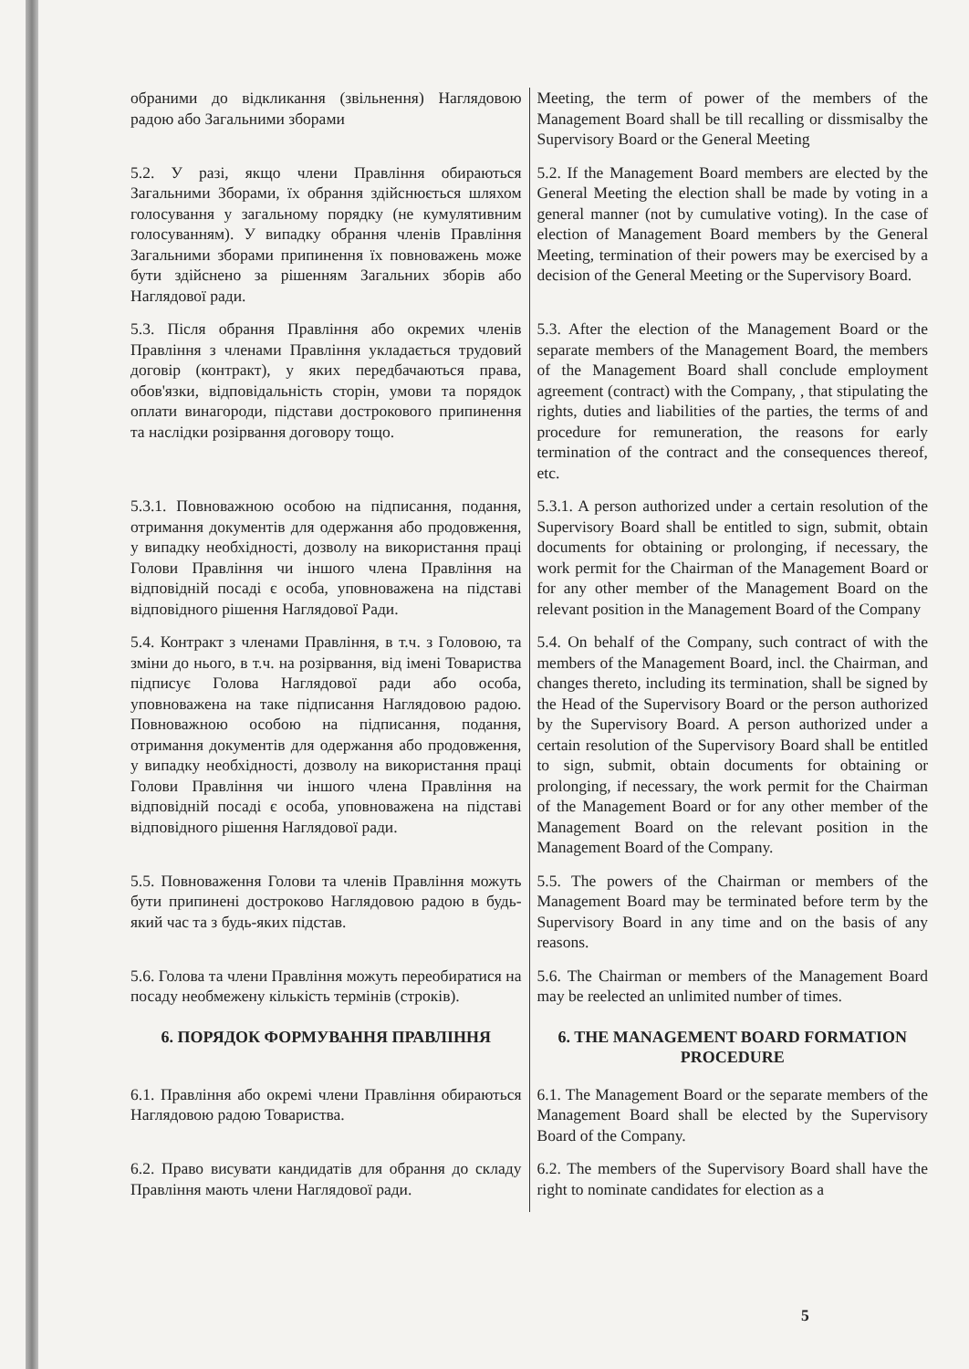обраними до відкликання (звільнення) Наглядовою радою або Загальними зборами
Meeting, the term of power of the members of the Management Board shall be till recalling or dissmisalby the Supervisory Board or the General Meeting
5.2. У разі, якщо члени Правління обираються Загальними Зборами, їх обрання здійснюється шляхом голосування у загальному порядку (не кумулятивним голосуванням). У випадку обрання членів Правління Загальними зборами припинення їх повноважень може бути здійснено за рішенням Загальних зборів або Наглядової ради.
5.2. If the Management Board members are elected by the General Meeting the election shall be made by voting in a general manner (not by cumulative voting). In the case of election of Management Board members by the General Meeting, termination of their powers may be exercised by a decision of the General Meeting or the Supervisory Board.
5.3. Після обрання Правління або окремих членів Правління з членами Правління укладається трудовий договір (контракт), у яких передбачаються права, обов'язки, відповідальність сторін, умови та порядок оплати винагороди, підстави дострокового припинення та наслідки розірвання договору тощо.
5.3. After the election of the Management Board or the separate members of the Management Board, the members of the Management Board shall conclude employment agreement (contract) with the Company, , that stipulating the rights, duties and liabilities of the parties, the terms of and procedure for remuneration, the reasons for early termination of the contract and the consequences thereof, etc.
5.3.1. Повноважною особою на підписання, подання, отримання документів для одержання або продовження, у випадку необхідності, дозволу на використання праці Голови Правління чи іншого члена Правління на відповідній посаді є особа, уповноважена на підставі відповідного рішення Наглядової Ради.
5.3.1. A person authorized under a certain resolution of the Supervisory Board shall be entitled to sign, submit, obtain documents for obtaining or prolonging, if necessary, the work permit for the Chairman of the Management Board or for any other member of the Management Board on the relevant position in the Management Board of the Company
5.4. Контракт з членами Правління, в т.ч. з Головою, та зміни до нього, в т.ч. на розірвання, від імені Товариства підписує Голова Наглядової ради або особа, уповноважена на таке підписання Наглядовою радою. Повноважною особою на підписання, подання, отримання документів для одержання або продовження, у випадку необхідності, дозволу на використання праці Голови Правління чи іншого члена Правління на відповідній посаді є особа, уповноважена на підставі відповідного рішення Наглядової ради.
5.4. On behalf of the Company, such contract of with the members of the Management Board, incl. the Chairman, and changes thereto, including its termination, shall be signed by the Head of the Supervisory Board or the person authorized by the Supervisory Board. A person authorized under a certain resolution of the Supervisory Board shall be entitled to sign, submit, obtain documents for obtaining or prolonging, if necessary, the work permit for the Chairman of the Management Board or for any other member of the Management Board on the relevant position in the Management Board of the Company.
5.5. Повноваження Голови та членів Правління можуть бути припинені достроково Наглядовою радою в будь-який час та з будь-яких підстав.
5.5. The powers of the Chairman or members of the Management Board may be terminated before term by the Supervisory Board in any time and on the basis of any reasons.
5.6. Голова та члени Правління можуть переобиратися на посаду необмежену кількість термінів (строків).
5.6. The Chairman or members of the Management Board may be reelected an unlimited number of times.
6. ПОРЯДОК ФОРМУВАННЯ ПРАВЛІННЯ 6. THE MANAGEMENT BOARD FORMATION PROCEDURE
6.1. Правління або окремі члени Правління обираються Наглядовою радою Товариства.
6.1. The Management Board or the separate members of the Management Board shall be elected by the Supervisory Board of the Company.
6.2. Право висувати кандидатів для обрання до складу Правління мають члени Наглядової ради.
6.2. The members of the Supervisory Board shall have the right to nominate candidates for election as a
5